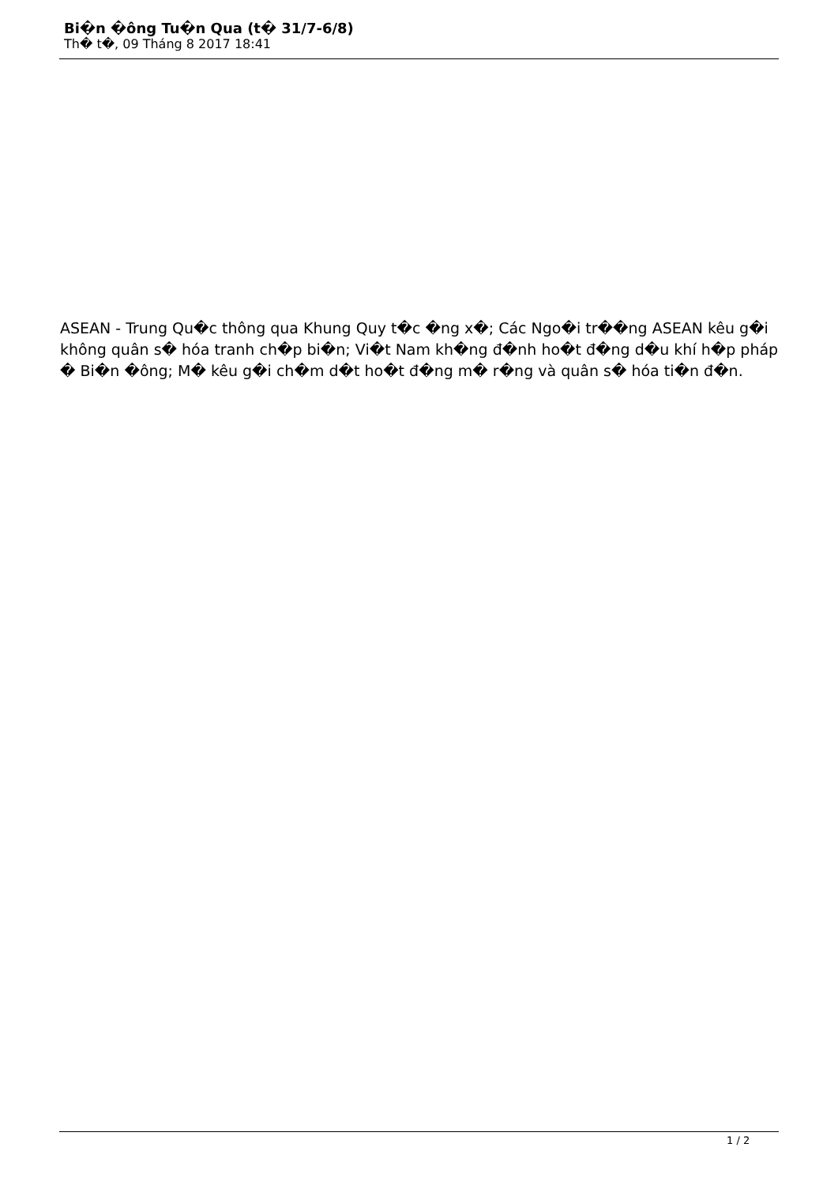Bi�n �ông Tu�n Qua (t� 31/7-6/8)
Th� t�, 09 Tháng 8 2017 18:41
ASEAN - Trung Qu�c thông qua Khung Quy t�c �ng x�; Các Ngo�i tr��ng ASEAN kêu g�i không quân s� hóa tranh ch�p bi�n; Vi�t Nam kh�ng đ�nh ho�t đ�ng d�u khí h�p pháp � Bi�n �ông; M� kêu g�i ch�m d�t ho�t đ�ng m� r�ng và quân s� hóa ti�n đ�n.
1 / 2